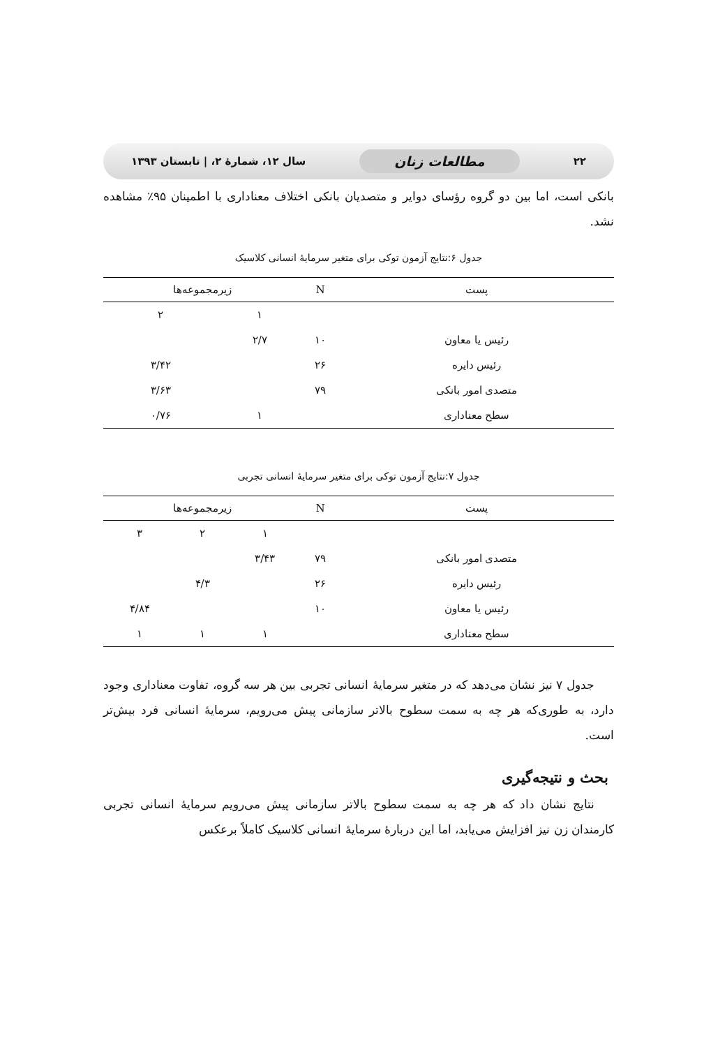۲۲ مطالعات زنان سال ۱۲، شمارهٔ ۲، | تابستان ۱۳۹۳
بانکی است، اما بین دو گروه رؤسای دوایر و متصدیان بانکی اختلاف معناداری با اطمینان ۹۵٪ مشاهده نشد.
جدول ۶:نتایج آزمون توکی برای متغیر سرمایهٔ انسانی کلاسیک
| پست | N | زیرمجموعه‌ها | |
| --- | --- | --- | --- |
| | | ۱ | ۲ |
| رئیس یا معاون | ۱۰ | ۲/۷ | |
| رئیس دایره | ۲۶ | | ۳/۴۲ |
| متصدی امور بانکی | ۷۹ | | ۳/۶۳ |
| سطح معناداری | | ۱ | ۰/۷۶ |
جدول ۷:نتایج آزمون توکی برای متغیر سرمایهٔ انسانی تجربی
| پست | N | زیرمجموعه‌ها | | |
| --- | --- | --- | --- | --- |
| | | ۱ | ۲ | ۳ |
| متصدی امور بانکی | ۷۹ | ۳/۴۳ | | |
| رئیس دایره | ۲۶ | | ۴/۳ | |
| رئیس یا معاون | ۱۰ | | | ۴/۸۴ |
| سطح معناداری | | ۱ | ۱ | ۱ |
جدول ۷ نیز نشان می‌دهد که در متغیر سرمایهٔ انسانی تجربی بین هر سه گروه، تفاوت معناداری وجود دارد، به طوری‌که هر چه به سمت سطوح بالاتر سازمانی پیش می‌رویم، سرمایهٔ انسانی فرد بیش‌تر است.
بحث و نتیجه‌گیری
نتایج نشان داد که هر چه به سمت سطوح بالاتر سازمانی پیش می‌رویم سرمایهٔ انسانی تجربی کارمندان زن نیز افزایش می‌یابد، اما این دربارهٔ سرمایهٔ انسانی کلاسیک کاملاً برعکس